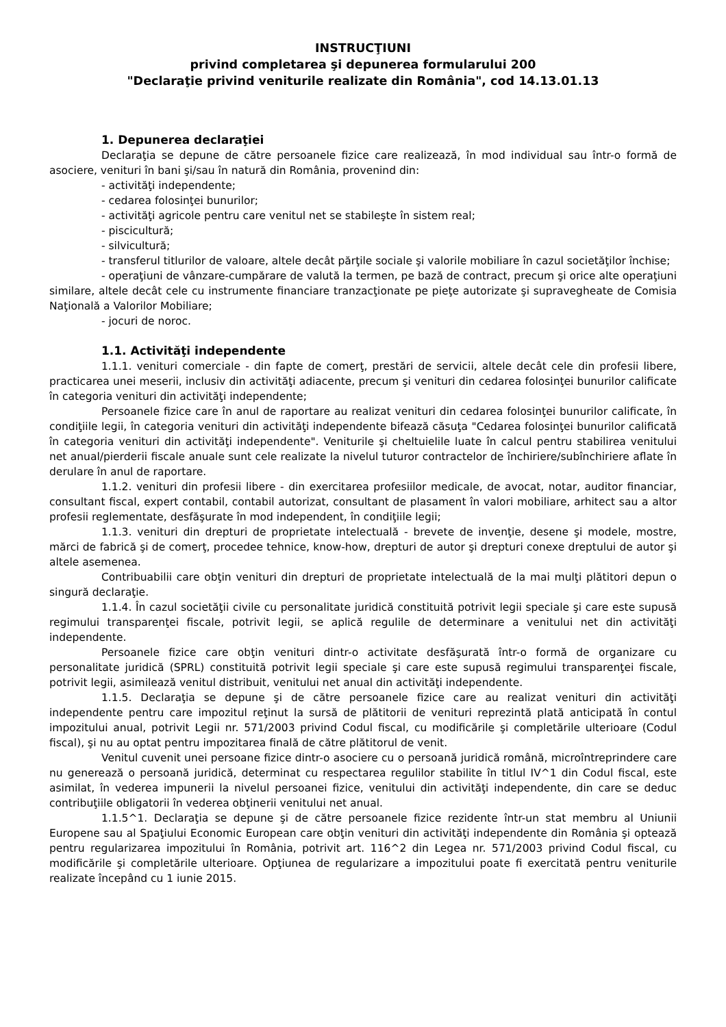INSTRUCŢIUNI
privind completarea şi depunerea formularului 200
"Declaraţie privind veniturile realizate din România", cod 14.13.01.13
1. Depunerea declaraţiei
Declaraţia se depune de către persoanele fizice care realizează, în mod individual sau într-o formă de asociere, venituri în bani şi/sau în natură din România, provenind din:
- activităţi independente;
- cedarea folosinţei bunurilor;
- activităţi agricole pentru care venitul net se stabileşte în sistem real;
- piscicultură;
- silvicultură;
- transferul titlurilor de valoare, altele decât părţile sociale şi valorile mobiliare în cazul societăţilor închise;
- operaţiuni de vânzare-cumpărare de valută la termen, pe bază de contract, precum şi orice alte operaţiuni similare, altele decât cele cu instrumente financiare tranzacţionate pe pieţe autorizate şi supravegheate de Comisia Naţională a Valorilor Mobiliare;
- jocuri de noroc.
1.1. Activităţi independente
1.1.1. venituri comerciale - din fapte de comerţ, prestări de servicii, altele decât cele din profesii libere, practicarea unei meserii, inclusiv din activităţi adiacente, precum şi venituri din cedarea folosinţei bunurilor calificate în categoria venituri din activităţi independente;
Persoanele fizice care în anul de raportare au realizat venituri din cedarea folosinţei bunurilor calificate, în condiţiile legii, în categoria venituri din activităţi independente bifează căsuţa "Cedarea folosinţei bunurilor calificată în categoria venituri din activităţi independente". Veniturile şi cheltuielile luate în calcul pentru stabilirea venitului net anual/pierderii fiscale anuale sunt cele realizate la nivelul tuturor contractelor de închiriere/subînchiriere aflate în derulare în anul de raportare.
1.1.2. venituri din profesii libere - din exercitarea profesiilor medicale, de avocat, notar, auditor financiar, consultant fiscal, expert contabil, contabil autorizat, consultant de plasament în valori mobiliare, arhitect sau a altor profesii reglementate, desfăşurate în mod independent, în condiţiile legii;
1.1.3. venituri din drepturi de proprietate intelectuală - brevete de invenţie, desene şi modele, mostre, mărci de fabrică şi de comerţ, procedee tehnice, know-how, drepturi de autor şi drepturi conexe dreptului de autor şi altele asemenea.
Contribuabilii care obţin venituri din drepturi de proprietate intelectuală de la mai mulţi plătitori depun o singură declaraţie.
1.1.4. În cazul societăţii civile cu personalitate juridică constituită potrivit legii speciale şi care este supusă regimului transparenţei fiscale, potrivit legii, se aplică regulile de determinare a venitului net din activităţi independente.
Persoanele fizice care obţin venituri dintr-o activitate desfăşurată într-o formă de organizare cu personalitate juridică (SPRL) constituită potrivit legii speciale şi care este supusă regimului transparenţei fiscale, potrivit legii, asimilează venitul distribuit, venitului net anual din activităţi independente.
1.1.5. Declaraţia se depune şi de către persoanele fizice care au realizat venituri din activităţi independente pentru care impozitul reţinut la sursă de plătitorii de venituri reprezintă plată anticipată în contul impozitului anual, potrivit Legii nr. 571/2003 privind Codul fiscal, cu modificările şi completările ulterioare (Codul fiscal), şi nu au optat pentru impozitarea finală de către plătitorul de venit.
Venitul cuvenit unei persoane fizice dintr-o asociere cu o persoană juridică română, microîntreprindere care nu generează o persoană juridică, determinat cu respectarea regulilor stabilite în titlul IV^1 din Codul fiscal, este asimilat, în vederea impunerii la nivelul persoanei fizice, venitului din activităţi independente, din care se deduc contribuţiile obligatorii în vederea obţinerii venitului net anual.
1.1.5^1. Declaraţia se depune şi de către persoanele fizice rezidente într-un stat membru al Uniunii Europene sau al Spaţiului Economic European care obţin venituri din activităţi independente din România şi optează pentru regularizarea impozitului în România, potrivit art. 116^2 din Legea nr. 571/2003 privind Codul fiscal, cu modificările şi completările ulterioare. Opţiunea de regularizare a impozitului poate fi exercitată pentru veniturile realizate începând cu 1 iunie 2015.